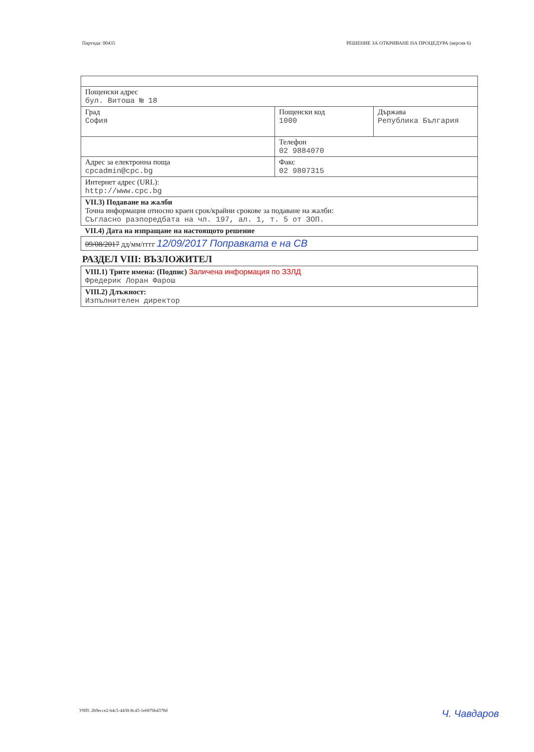Партида: 00435 РЕШЕНИЕ ЗА ОТКРИВАНЕ НА ПРОЦЕДУРА (версия 6)
| Пощенски адрес бул. Витоша № 18 | | |
| Град София | Пощенски код 1000 | Държава Република България |
| | Телефон 02 9884070 | |
| Адрес за електронна поща cpcadmin@cpc.bg | Факс 02 9807315 | |
| Интернет адрес (URL): http://www.cpc.bg | | |
| VII.3) Подаване на жалби Точна информация относно краен срок/крайни срокове за подаване на жалби: Съгласно разпоредбата на чл. 197, ал. 1, т. 5 от ЗОП. | | |
| VII.4) Дата на изпращане на настоящото решение | | |
| 09/08/2017 дд/мм/гггг 12/09/2017 Поправката е на СВ | | |
РАЗДЕЛ VIII: ВЪЗЛОЖИТЕЛ
| VIII.1) Трите имена: (Подпис) Заличена информация по ЗЗЛД Фредерик Лоран Фарош |
| VIII.2) Длъжност: Изпълнителен директор |
УНП: 2b9ecce2-b4c5-4438-8c43-1e6876b4378d Ч. Чавдаров